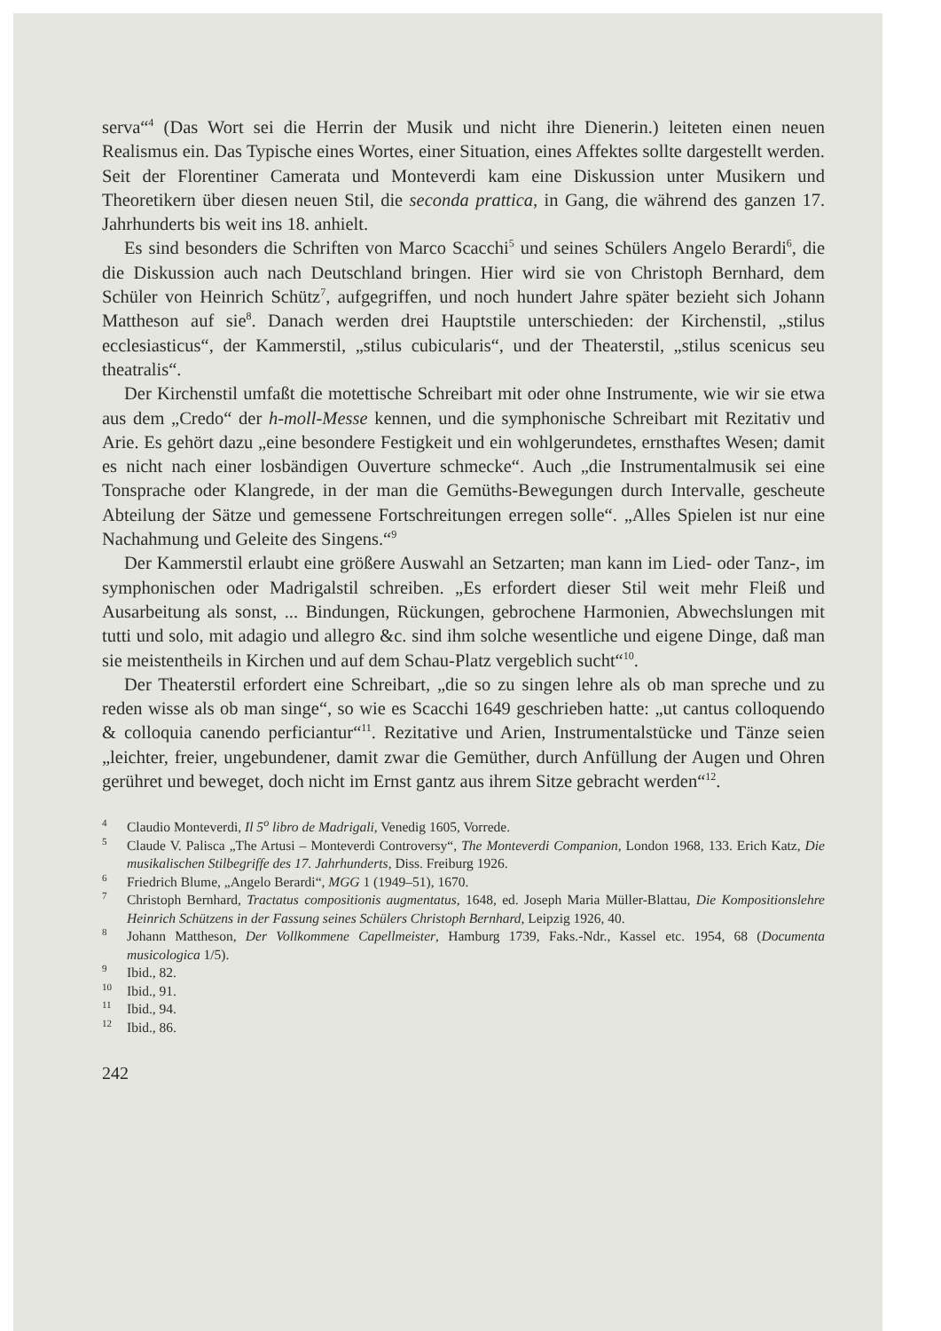serva“<sup>4</sup> (Das Wort sei die Herrin der Musik und nicht ihre Dienerin.) leiteten einen neuen Realismus ein. Das Typische eines Wortes, einer Situation, eines Affektes sollte dargestellt werden. Seit der Florentiner Camerata und Monteverdi kam eine Diskussion unter Musikern und Theoretikern über diesen neuen Stil, die seconda prattica, in Gang, die während des ganzen 17. Jahrhunderts bis weit ins 18. anhielt.
Es sind besonders die Schriften von Marco Scacchi<sup>5</sup> und seines Schülers Angelo Berardi<sup>6</sup>, die die Diskussion auch nach Deutschland bringen. Hier wird sie von Christoph Bernhard, dem Schüler von Heinrich Schütz<sup>7</sup>, aufgegriffen, und noch hundert Jahre später bezieht sich Johann Mattheson auf sie<sup>8</sup>. Danach werden drei Hauptstile unterschieden: der Kirchenstil, „stilus ecclesiasticus“, der Kammerstil, „stilus cubicularis“, und der Theaterstil, „stilus scenicus seu theatralis“.
Der Kirchenstil umfaßt die motettische Schreibart mit oder ohne Instrumente, wie wir sie etwa aus dem „Credo“ der h-moll-Messe kennen, und die symphonische Schreibart mit Rezitativ und Arie. Es gehört dazu „eine besondere Festigkeit und ein wohlgerundetes, ernsthaftes Wesen; damit es nicht nach einer losbändigen Ouverture schmecke“. Auch „die Instrumentalmusik sei eine Tonsprache oder Klangrede, in der man die Gemüths-Bewegungen durch Intervalle, gescheute Abteilung der Sätze und gemessene Fortschreitungen erregen solle“. „Alles Spielen ist nur eine Nachahmung und Geleite des Singens.“<sup>9</sup>
Der Kammerstil erlaubt eine größere Auswahl an Setzarten; man kann im Lied- oder Tanz-, im symphonischen oder Madrigalstil schreiben. „Es erfordert dieser Stil weit mehr Fleiß und Ausarbeitung als sonst, ... Bindungen, Rückungen, gebrochene Harmonien, Abwechslungen mit tutti und solo, mit adagio und allegro &c. sind ihm solche wesentliche und eigene Dinge, daß man sie meistentheils in Kirchen und auf dem Schau-Platz vergeblich sucht“<sup>10</sup>.
Der Theaterstil erfordert eine Schreibart, „die so zu singen lehre als ob man spreche und zu reden wisse als ob man singe“, so wie es Scacchi 1649 geschrieben hatte: „ut cantus colloquendo & colloquia canendo perficiantur“<sup>11</sup>. Rezitative und Arien, Instrumentalstücke und Tänze seien „leichter, freier, ungebundener, damit zwar die Gemüther, durch Anfüllung der Augen und Ohren gerühret und beweget, doch nicht im Ernst gantz aus ihrem Sitze gebracht werden“<sup>12</sup>.
4 Claudio Monteverdi, Il 5<sup>o</sup> libro de Madrigali, Venedig 1605, Vorrede.
5 Claude V. Palisca „The Artusi – Monteverdi Controversy“, The Monteverdi Companion, London 1968, 133. Erich Katz, Die musikalischen Stilbegriffe des 17. Jahrhunderts, Diss. Freiburg 1926.
6 Friedrich Blume, „Angelo Berardi“, MGG 1 (1949–51), 1670.
7 Christoph Bernhard, Tractatus compositionis augmentatus, 1648, ed. Joseph Maria Müller-Blattau, Die Kompositionslehre Heinrich Schützens in der Fassung seines Schülers Christoph Bernhard, Leipzig 1926, 40.
8 Johann Mattheson, Der Vollkommene Capellmeister, Hamburg 1739, Faks.-Ndr., Kassel etc. 1954, 68 (Documenta musicologica 1/5).
9 Ibid., 82.
10 Ibid., 91.
11 Ibid., 94.
12 Ibid., 86.
242